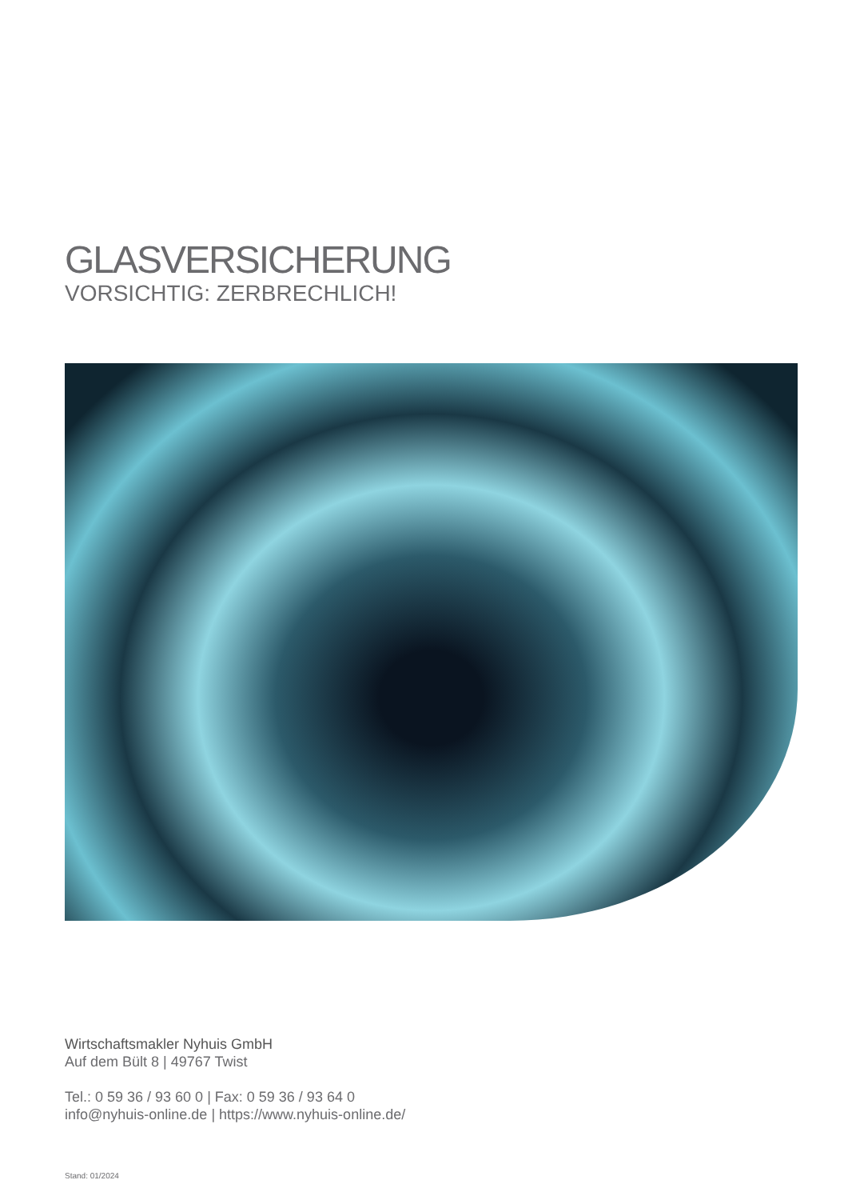GLASVERSICHERUNG
VORSICHTIG: ZERBRECHLICH!
Wirtschaftsmakler Nyhuis GmbH
Auf dem Bült 8 | 49767 Twist
Tel.: 0 59 36 / 93 60 0 | Fax: 0 59 36 / 93 64 0
info@nyhuis-online.de | https://www.nyhuis-online.de/
Stand: 01/2024